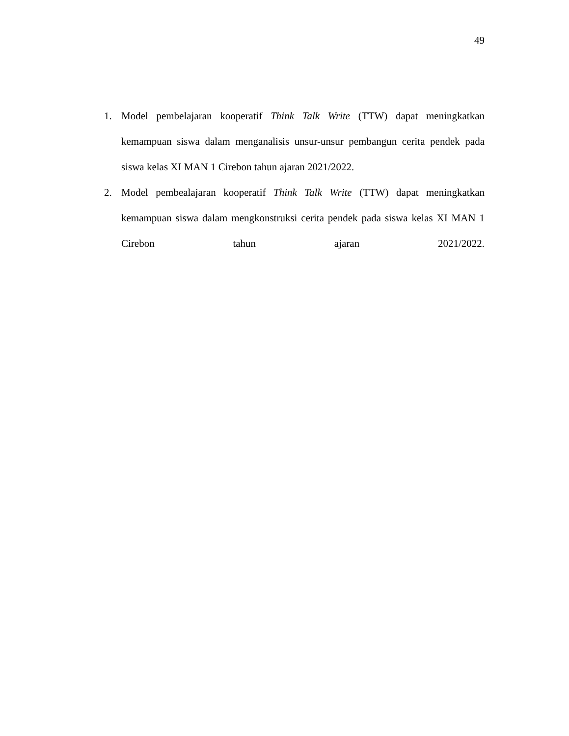49
1. Model pembelajaran kooperatif Think Talk Write (TTW) dapat meningkatkan kemampuan siswa dalam menganalisis unsur-unsur pembangun cerita pendek pada siswa kelas XI MAN 1 Cirebon tahun ajaran 2021/2022.
2. Model pembealajaran kooperatif Think Talk Write (TTW) dapat meningkatkan kemampuan siswa dalam mengkonstruksi cerita pendek pada siswa kelas XI MAN 1 Cirebon tahun ajaran 2021/2022.